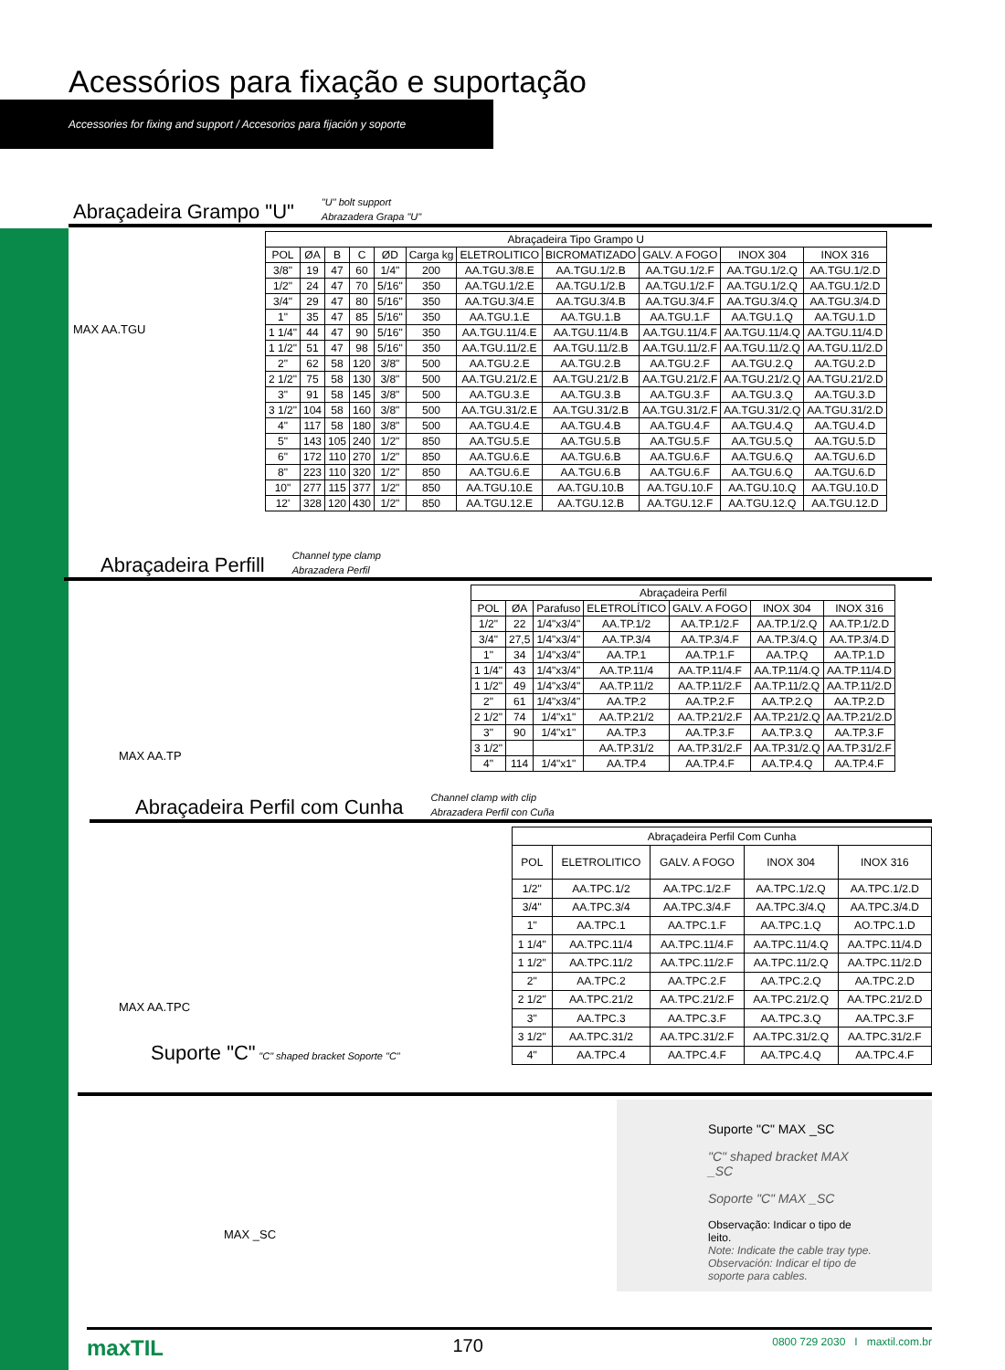Acessórios para fixação e suportação
Accessories for fixing and support / Accesorios para fijación y soporte
Abraçadeira Grampo "U"
"U" bolt support
Abrazadera Grapa "U"
MAX AA.TGU
| Abraçadeira Tipo Grampo U | | | | | | | | | | |
| --- | --- | --- | --- | --- | --- | --- | --- | --- | --- | --- |
| POL | ØA | B | C | ØD | Carga kg | ELETROLITICO | BICROMATIZADO | GALV. A FOGO | INOX 304 | INOX 316 |
| 3/8" | 19 | 47 | 60 | 1/4" | 200 | AA.TGU.3/8.E | AA.TGU.1/2.B | AA.TGU.1/2.F | AA.TGU.1/2.Q | AA.TGU.1/2.D |
| 1/2" | 24 | 47 | 70 | 5/16" | 350 | AA.TGU.1/2.E | AA.TGU.1/2.B | AA.TGU.1/2.F | AA.TGU.1/2.Q | AA.TGU.1/2.D |
| 3/4" | 29 | 47 | 80 | 5/16" | 350 | AA.TGU.3/4.E | AA.TGU.3/4.B | AA.TGU.3/4.F | AA.TGU.3/4.Q | AA.TGU.3/4.D |
| 1" | 35 | 47 | 85 | 5/16" | 350 | AA.TGU.1.E | AA.TGU.1.B | AA.TGU.1.F | AA.TGU.1.Q | AA.TGU.1.D |
| 1 1/4" | 44 | 47 | 90 | 5/16" | 350 | AA.TGU.11/4.E | AA.TGU.11/4.B | AA.TGU.11/4.F | AA.TGU.11/4.Q | AA.TGU.11/4.D |
| 1 1/2" | 51 | 47 | 98 | 5/16" | 350 | AA.TGU.11/2.E | AA.TGU.11/2.B | AA.TGU.11/2.F | AA.TGU.11/2.Q | AA.TGU.11/2.D |
| 2" | 62 | 58 | 120 | 3/8" | 500 | AA.TGU.2.E | AA.TGU.2.B | AA.TGU.2.F | AA.TGU.2.Q | AA.TGU.2.D |
| 2 1/2" | 75 | 58 | 130 | 3/8" | 500 | AA.TGU.21/2.E | AA.TGU.21/2.B | AA.TGU.21/2.F | AA.TGU.21/2.Q | AA.TGU.21/2.D |
| 3" | 91 | 58 | 145 | 3/8" | 500 | AA.TGU.3.E | AA.TGU.3.B | AA.TGU.3.F | AA.TGU.3.Q | AA.TGU.3.D |
| 3 1/2" | 104 | 58 | 160 | 3/8" | 500 | AA.TGU.31/2.E | AA.TGU.31/2.B | AA.TGU.31/2.F | AA.TGU.31/2.Q | AA.TGU.31/2.D |
| 4" | 117 | 58 | 180 | 3/8" | 500 | AA.TGU.4.E | AA.TGU.4.B | AA.TGU.4.F | AA.TGU.4.Q | AA.TGU.4.D |
| 5" | 143 | 105 | 240 | 1/2" | 850 | AA.TGU.5.E | AA.TGU.5.B | AA.TGU.5.F | AA.TGU.5.Q | AA.TGU.5.D |
| 6" | 172 | 110 | 270 | 1/2" | 850 | AA.TGU.6.E | AA.TGU.6.B | AA.TGU.6.F | AA.TGU.6.Q | AA.TGU.6.D |
| 8" | 223 | 110 | 320 | 1/2" | 850 | AA.TGU.6.E | AA.TGU.6.B | AA.TGU.6.F | AA.TGU.6.Q | AA.TGU.6.D |
| 10" | 277 | 115 | 377 | 1/2" | 850 | AA.TGU.10.E | AA.TGU.10.B | AA.TGU.10.F | AA.TGU.10.Q | AA.TGU.10.D |
| 12' | 328 | 120 | 430 | 1/2" | 850 | AA.TGU.12.E | AA.TGU.12.B | AA.TGU.12.F | AA.TGU.12.Q | AA.TGU.12.D |
Abraçadeira Perfill
Channel type clamp
Abrazadera Perfil
MAX AA.TP
| Abraçadeira Perfil | | | | | | |
| --- | --- | --- | --- | --- | --- | --- |
| POL | ØA | Parafuso | ELETROLÍTICO | GALV. A FOGO | INOX 304 | INOX 316 |
| 1/2" | 22 | 1/4"x3/4" | AA.TP.1/2 | AA.TP.1/2.F | AA.TP.1/2.Q | AA.TP.1/2.D |
| 3/4" | 27,5 | 1/4"x3/4" | AA.TP.3/4 | AA.TP.3/4.F | AA.TP.3/4.Q | AA.TP.3/4.D |
| 1" | 34 | 1/4"x3/4" | AA.TP.1 | AA.TP.1.F | AA.TP.Q | AA.TP.1.D |
| 1 1/4" | 43 | 1/4"x3/4" | AA.TP.11/4 | AA.TP.11/4.F | AA.TP.11/4.Q | AA.TP.11/4.D |
| 1 1/2" | 49 | 1/4"x3/4" | AA.TP.11/2 | AA.TP.11/2.F | AA.TP.11/2.Q | AA.TP.11/2.D |
| 2" | 61 | 1/4"x3/4" | AA.TP.2 | AA.TP.2.F | AA.TP.2.Q | AA.TP.2.D |
| 2 1/2" | 74 | 1/4"x1" | AA.TP.21/2 | AA.TP.21/2.F | AA.TP.21/2.Q | AA.TP.21/2.D |
| 3" | 90 | 1/4"x1" | AA.TP.3 | AA.TP.3.F | AA.TP.3.Q | AA.TP.3.F |
| 3 1/2" | | | AA.TP.31/2 | AA.TP.31/2.F | AA.TP.31/2.Q | AA.TP.31/2.F |
| 4" | 114 | 1/4"x1" | AA.TP.4 | AA.TP.4.F | AA.TP.4.Q | AA.TP.4.F |
Abraçadeira Perfil com Cunha
Channel clamp with clip
Abrazadera Perfil con Cuña
MAX AA.TPC
Suporte "C" "C" shaped bracket Soporte "C"
| Abraçadeira Perfil Com Cunha | | | | |
| --- | --- | --- | --- | --- |
| POL | ELETROLITICO | GALV. A FOGO | INOX 304 | INOX 316 |
| 1/2" | AA.TPC.1/2 | AA.TPC.1/2.F | AA.TPC.1/2.Q | AA.TPC.1/2.D |
| 3/4" | AA.TPC.3/4 | AA.TPC.3/4.F | AA.TPC.3/4.Q | AA.TPC.3/4.D |
| 1" | AA.TPC.1 | AA.TPC.1.F | AA.TPC.1.Q | AO.TPC.1.D |
| 1 1/4" | AA.TPC.11/4 | AA.TPC.11/4.F | AA.TPC.11/4.Q | AA.TPC.11/4.D |
| 1 1/2" | AA.TPC.11/2 | AA.TPC.11/2.F | AA.TPC.11/2.Q | AA.TPC.11/2.D |
| 2" | AA.TPC.2 | AA.TPC.2.F | AA.TPC.2.Q | AA.TPC.2.D |
| 2 1/2" | AA.TPC.21/2 | AA.TPC.21/2.F | AA.TPC.21/2.Q | AA.TPC.21/2.D |
| 3" | AA.TPC.3 | AA.TPC.3.F | AA.TPC.3.Q | AA.TPC.3.F |
| 3 1/2" | AA.TPC.31/2 | AA.TPC.31/2.F | AA.TPC.31/2.Q | AA.TPC.31/2.F |
| 4" | AA.TPC.4 | AA.TPC.4.F | AA.TPC.4.Q | AA.TPC.4.F |
MAX _SC
Suporte "C" MAX _SC
"C" shaped bracket MAX _SC
Soporte "C" MAX _SC
Observação: Indicar o tipo de leito.
Note: Indicate the cable tray type.
Observación: Indicar el tipo de soporte para cables.
maxTIL 170 0800 729 2030 I maxtil.com.br